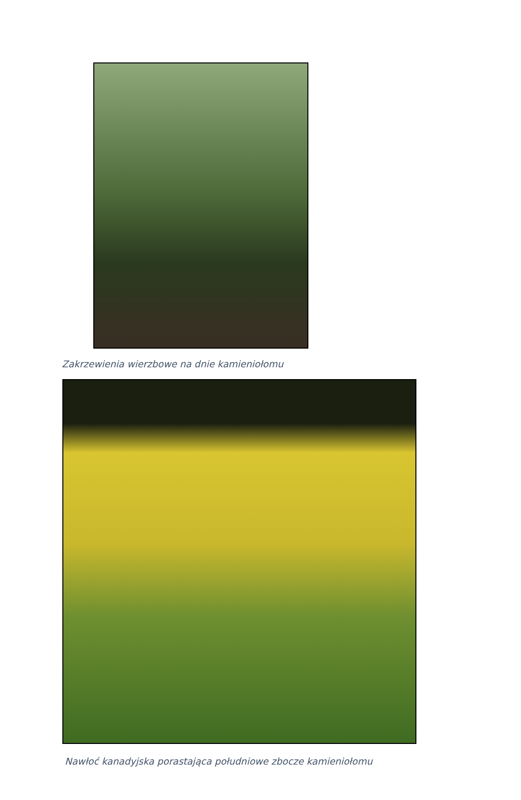Zakrzewienia wierzbowe na dnie kamieniołomu
Nawłoć kanadyjska porastająca południowe zbocze kamieniołomu